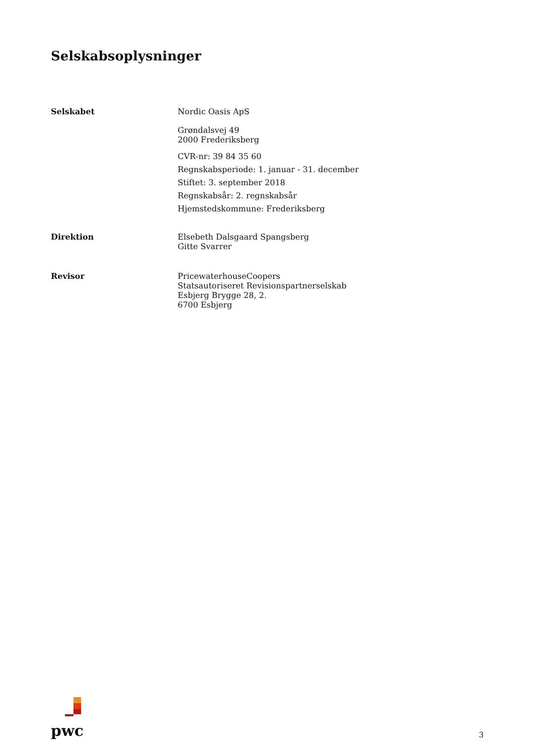Selskabsoplysninger
Selskabet Nordic Oasis ApS
Grøndalsvej 49
2000 Frederiksberg
CVR-nr: 39 84 35 60
Regnskabsperiode: 1. januar - 31. december
Stiftet: 3. september 2018
Regnskabsår: 2. regnskabsår
Hjemstedskommune: Frederiksberg
Direktion Elsebeth Dalsgaard Spangsberg
Gitte Svarrer
Revisor PricewaterhouseCoopers
Statsautoriseret Revisionspartnerselskab
Esbjerg Brygge 28, 2.
6700 Esbjerg
pwc
3